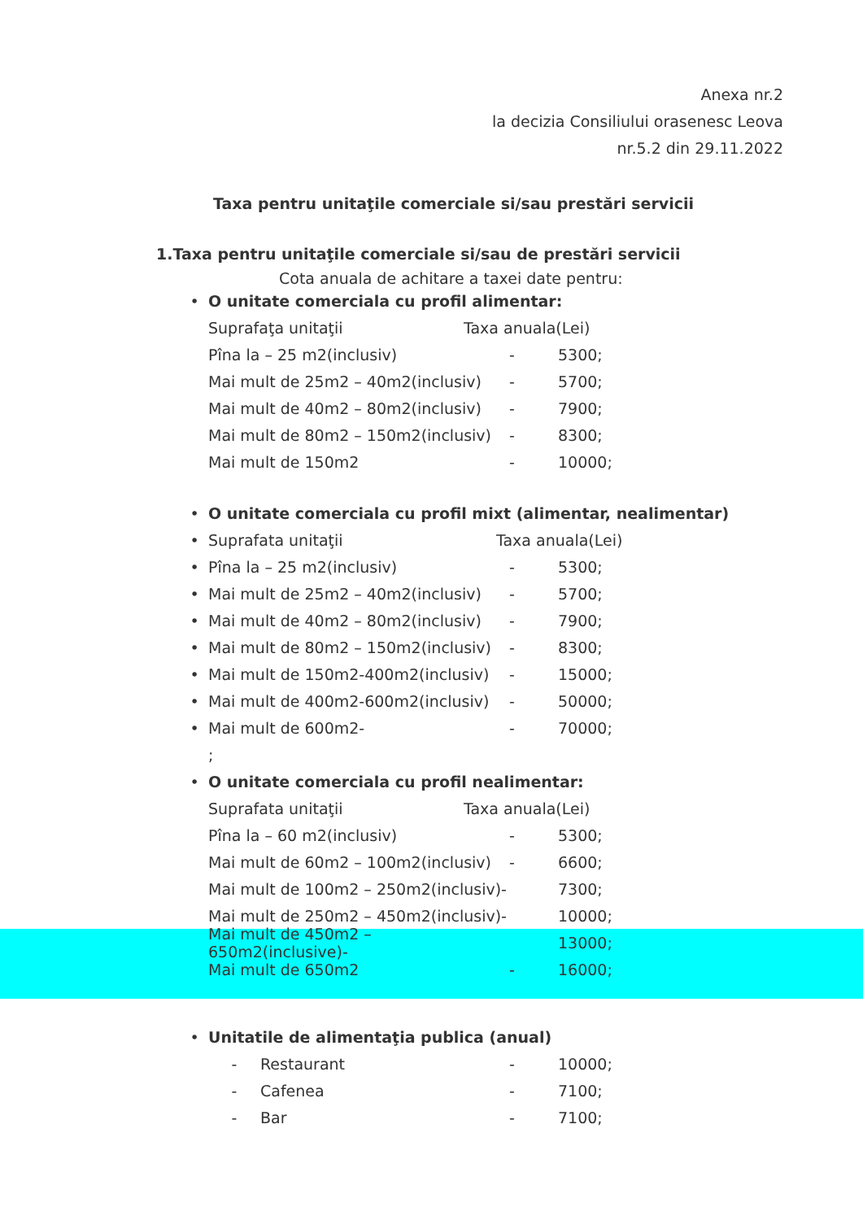Anexa nr.2
la decizia Consiliului orasenesc Leova
nr.5.2 din 29.11.2022
Taxa pentru unitaţile comerciale si/sau prestări servicii
1.Taxa pentru unitaţile comerciale si/sau de prestări servicii
Cota anuala de achitare a taxei date pentru:
• O unitate comerciala cu profil alimentar:
Suprafaţa unitaţii Taxa anuala(Lei)
Pîna la – 25 m2(inclusiv) - 5300;
Mai mult de 25m2 – 40m2(inclusiv) - 5700;
Mai mult de 40m2 – 80m2(inclusiv) - 7900;
Mai mult de 80m2 – 150m2(inclusiv) - 8300;
Mai mult de 150m2 - 10000;
• O unitate comerciala cu profil mixt (alimentar, nealimentar)
• Suprafata unitaţii Taxa anuala(Lei)
• Pîna la – 25 m2(inclusiv) - 5300;
• Mai mult de 25m2 – 40m2(inclusiv) - 5700;
• Mai mult de 40m2 – 80m2(inclusiv) - 7900;
• Mai mult de 80m2 – 150m2(inclusiv) - 8300;
• Mai mult de 150m2-400m2(inclusiv) - 15000;
• Mai mult de 400m2-600m2(inclusiv) - 50000;
• Mai mult de 600m2- - 70000;
;
• O unitate comerciala cu profil nealimentar:
Suprafata unitaţii Taxa anuala(Lei)
Pîna la – 60 m2(inclusiv) - 5300;
Mai mult de 60m2 – 100m2(inclusiv) - 6600;
Mai mult de 100m2 – 250m2(inclusiv)- 7300;
Mai mult de 250m2 – 450m2(inclusiv)- 10000;
Mai mult de 450m2 – 650m2(inclusive)- 13000;
Mai mult de 650m2 - 16000;
• Unitatile de alimentaţia publica (anual)
- Restaurant - 10000;
- Cafenea - 7100;
- Bar - 7100;